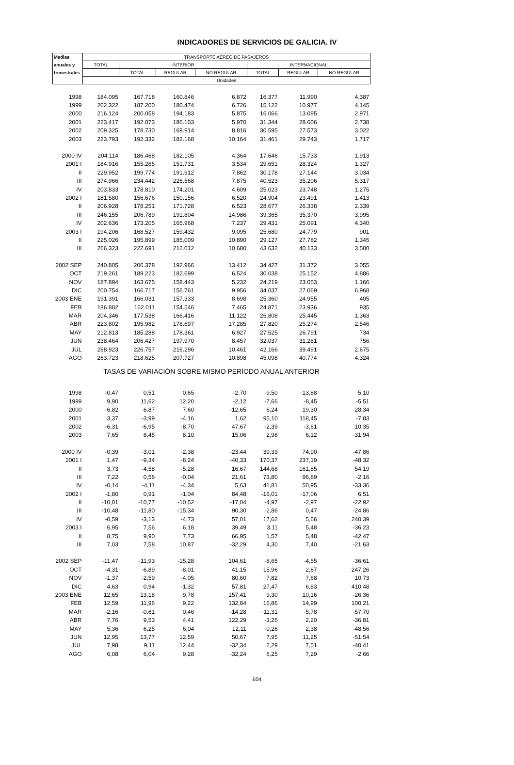INDICADORES DE SERVICIOS DE GALICIA. IV
| Medias | TRANSPORTE AÉREO DE PASAJEROS | | | | | | |
| --- | --- | --- | --- | --- | --- | --- | --- |
| anuales y | TOTAL | INTERIOR | | | INTERNACIONAL | | |
| trimestrales | | TOTAL | REGULAR | NO REGULAR | TOTAL | REGULAR | NO REGULAR |
| | Unidades | | | | | | |
| 1998 | 184.095 | 167.718 | 160.846 | 6.872 | 16.377 | 11.990 | 4.387 |
| 1999 | 202.322 | 187.200 | 180.474 | 6.726 | 15.122 | 10.977 | 4.145 |
| 2000 | 216.124 | 200.058 | 194.183 | 5.875 | 16.066 | 13.095 | 2.971 |
| 2001 | 223.417 | 192.073 | 186.103 | 5.970 | 31.344 | 28.606 | 2.738 |
| 2002 | 209.325 | 178.730 | 169.914 | 8.816 | 30.595 | 27.573 | 3.022 |
| 2003 | 223.793 | 192.332 | 182.168 | 10.164 | 31.461 | 29.743 | 1.717 |
| 2000 IV | 204.114 | 186.468 | 182.105 | 4.364 | 17.646 | 15.733 | 1.913 |
| 2001 I | 184.916 | 155.265 | 151.731 | 3.534 | 29.651 | 28.324 | 1.327 |
| II | 229.952 | 199.774 | 191.912 | 7.862 | 30.178 | 27.144 | 3.034 |
| III | 274.966 | 234.442 | 226.568 | 7.875 | 40.523 | 35.206 | 5.317 |
| IV | 203.833 | 178.810 | 174.201 | 4.609 | 25.023 | 23.748 | 1.275 |
| 2002 I | 181.580 | 156.676 | 150.156 | 6.520 | 24.904 | 23.491 | 1.413 |
| II | 206.928 | 178.251 | 171.728 | 6.523 | 28.677 | 26.338 | 2.339 |
| III | 246.155 | 206.789 | 191.804 | 14.986 | 39.365 | 35.370 | 3.995 |
| IV | 202.636 | 173.205 | 165.968 | 7.237 | 29.431 | 25.091 | 4.340 |
| 2003 I | 194.206 | 168.527 | 159.432 | 9.095 | 25.680 | 24.779 | 901 |
| II | 225.026 | 195.899 | 185.009 | 10.890 | 29.127 | 27.782 | 1.345 |
| III | 266.323 | 222.691 | 212.012 | 10.680 | 43.632 | 40.133 | 3.500 |
| 2002 SEP | 240.805 | 206.378 | 192.966 | 13.412 | 34.427 | 31.372 | 3.055 |
| OCT | 219.261 | 189.223 | 182.699 | 6.524 | 30.038 | 25.152 | 4.886 |
| NOV | 187.894 | 163.675 | 158.443 | 5.232 | 24.219 | 23.053 | 1.166 |
| DIC | 200.754 | 166.717 | 156.761 | 9.956 | 34.037 | 27.069 | 6.968 |
| 2003 ENE | 191.391 | 166.031 | 157.333 | 8.698 | 25.360 | 24.955 | 405 |
| FEB | 186.882 | 162.011 | 154.546 | 7.465 | 24.871 | 23.936 | 935 |
| MAR | 204.346 | 177.538 | 166.416 | 11.122 | 26.808 | 25.445 | 1.363 |
| ABR | 223.802 | 195.982 | 178.697 | 17.285 | 27.820 | 25.274 | 2.546 |
| MAY | 212.813 | 185.288 | 178.361 | 6.927 | 27.525 | 26.791 | 734 |
| JUN | 238.464 | 206.427 | 197.970 | 8.457 | 32.037 | 31.281 | 756 |
| JUL | 268.923 | 226.757 | 216.296 | 10.461 | 42.166 | 39.491 | 2.675 |
| AGO | 263.723 | 218.625 | 207.727 | 10.898 | 45.098 | 40.774 | 4.324 |
| TASAS DE VARIACIÓN SOBRE MISMO PERÍODO ANUAL ANTERIOR | | | | | | | |
| 1998 | -0,47 | 0,51 | 0,65 | -2,70 | -9,50 | -13,88 | 5,10 |
| 1999 | 9,90 | 11,62 | 12,20 | -2,12 | -7,66 | -8,45 | -5,51 |
| 2000 | 6,82 | 6,87 | 7,60 | -12,65 | 6,24 | 19,30 | -28,34 |
| 2001 | 3,37 | -3,99 | -4,16 | 1,62 | 95,10 | 118,45 | -7,83 |
| 2002 | -6,31 | -6,95 | -8,70 | 47,67 | -2,39 | -3,61 | 10,35 |
| 2003 | 7,65 | 8,45 | 8,10 | 15,06 | 2,98 | 6,12 | -31,94 |
| 2000 IV | -0,39 | -3,01 | -2,38 | -23,44 | 39,33 | 74,90 | -47,86 |
| 2001 I | 1,47 | -9,34 | -8,24 | -40,33 | 170,37 | 237,19 | -48,32 |
| II | 3,73 | -4,58 | -5,28 | 16,67 | 144,68 | 161,85 | 54,19 |
| III | 7,22 | 0,56 | -0,04 | 21,61 | 73,80 | 96,89 | -2,16 |
| IV | -0,14 | -4,11 | -4,34 | 5,63 | 41,81 | 50,95 | -33,36 |
| 2002 I | -1,80 | 0,91 | -1,04 | 84,48 | -16,01 | -17,06 | 6,51 |
| II | -10,01 | -10,77 | -10,52 | -17,04 | -4,97 | -2,97 | -22,92 |
| III | -10,48 | -11,80 | -15,34 | 90,30 | -2,86 | 0,47 | -24,86 |
| IV | -0,59 | -3,13 | -4,73 | 57,01 | 17,62 | 5,66 | 240,39 |
| 2003 I | 6,95 | 7,56 | 6,18 | 39,49 | 3,11 | 5,48 | -36,23 |
| II | 8,75 | 9,90 | 7,73 | 66,95 | 1,57 | 5,48 | -42,47 |
| III | 7,03 | 7,58 | 10,87 | -32,29 | 4,30 | 7,40 | -21,63 |
| 2002 SEP | -11,47 | -11,93 | -15,28 | 104,61 | -8,65 | -4,55 | -36,61 |
| OCT | -4,31 | -6,89 | -8,01 | 41,15 | 15,96 | 2,67 | 247,26 |
| NOV | -1,37 | -2,59 | -4,05 | 80,60 | 7,82 | 7,68 | 10,73 |
| DIC | 4,63 | 0,94 | -1,32 | 57,81 | 27,47 | 6,83 | 410,48 |
| 2003 ENE | 12,65 | 13,18 | 9,78 | 157,41 | 9,30 | 10,16 | -26,36 |
| FEB | 12,59 | 11,96 | 9,22 | 132,84 | 16,86 | 14,99 | 100,21 |
| MAR | -2,16 | -0,61 | 0,46 | -14,28 | -11,31 | -5,78 | -57,70 |
| ABR | 7,76 | 9,53 | 4,41 | 122,29 | -3,26 | 2,20 | -36,81 |
| MAY | 5,36 | 6,25 | 6,04 | 12,11 | -0,26 | 2,38 | -48,56 |
| JUN | 12,95 | 13,77 | 12,59 | 50,67 | 7,95 | 11,25 | -51,54 |
| JUL | 7,98 | 9,11 | 12,44 | -32,34 | 2,29 | 7,51 | -40,41 |
| AGO | 6,08 | 6,04 | 9,28 | -32,24 | 6,25 | 7,29 | -2,66 |
604